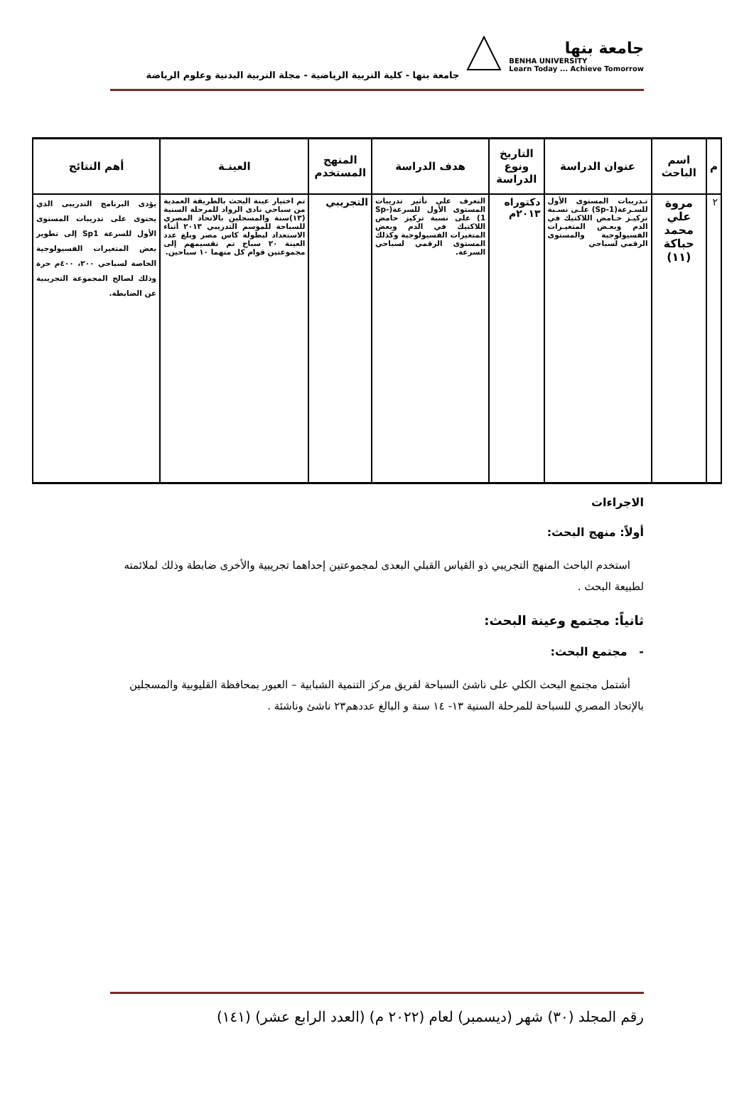جامعة بنها
BENHA UNIVERSITY
Learn Today ... Achieve Tomorrow
جامعة بنها - كلية التربية الرياضية - مجلة التربية البدنية وعلوم الرياضة
| م | اسم الباحث | عنوان الدراسة | التاريخ ونوع الدراسة | هدف الدراسة | المنهج المستخدم | العينـة | أهم النتائج |
| --- | --- | --- | --- | --- | --- | --- | --- |
| ٢ | مروة علي محمد حباكة (١١) | تـدريبات المستوى الأول للسـرعة(Sp-1) علـى نسـبة تركيـز حـامض اللاكتيك في الدم وبعـض المتغيـرات الفسيولوجية والمستوى الرقمي لسباحي | دكتوراه ٢٠١٣م | التعرف على تأثير تدريبات المستوى الأول للسرعة(Sp-1) على نسبة تركيز حامض اللاكتيك في الدم وبعض المتغيرات الفسيولوجية وكذلك المستوى الرقمي لسباحي السرعة. | التجريبي | تم اختيار عينة البحث بالطريقة العمدية من سباحي نادى الرواد للمرحلة السنية (١٣)سنة والمسجلين بالاتحاد المصري للسباحة للموسم التدريبي ٢٠١٣ أثناء الاستعداد لبطولة كاس مصر وبلغ عدد العينة ٢٠ سباح تم تقسيمهم إلى مجموعتين قوام كل منهما ١٠ سباحين. | يؤدى البرنامج التدريبى الذي يحتوى على تدريبات المستوى الأول للسرعة Sp1 إلى تطوير بعض المتغيرات الفسيولوجية الخاصة لسباحي ٢٠٠، ٤٠٠م حرة وذلك لصالح المجموعة التجريبية عن الضابطة. |
الاجراءات
أولاً: منهج البحث:
استخدم الباحث المنهج التجريبي ذو القياس القبلي البعدى لمجموعتين إحداهما تجريبية والأخرى ضابطة وذلك لملائمته لطبيعة البحث .
ثانياً: مجتمع وعينة البحث:
- مجتمع البحث:
أشتمل مجتمع البحث الكلي على ناشئ السباحة لفريق مركز التنمية الشبابية – العبور بمحافظة القليوبية والمسجلين بالإتحاد المصري للسباحة للمرحلة السنية ١٣- ١٤ سنة و البالغ عددهم٢٣ ناشئ وناشئة .
رقم المجلد (٣٠) شهر (ديسمبر) لعام (٢٠٢٢ م) (العدد الرابع عشر) (١٤١)